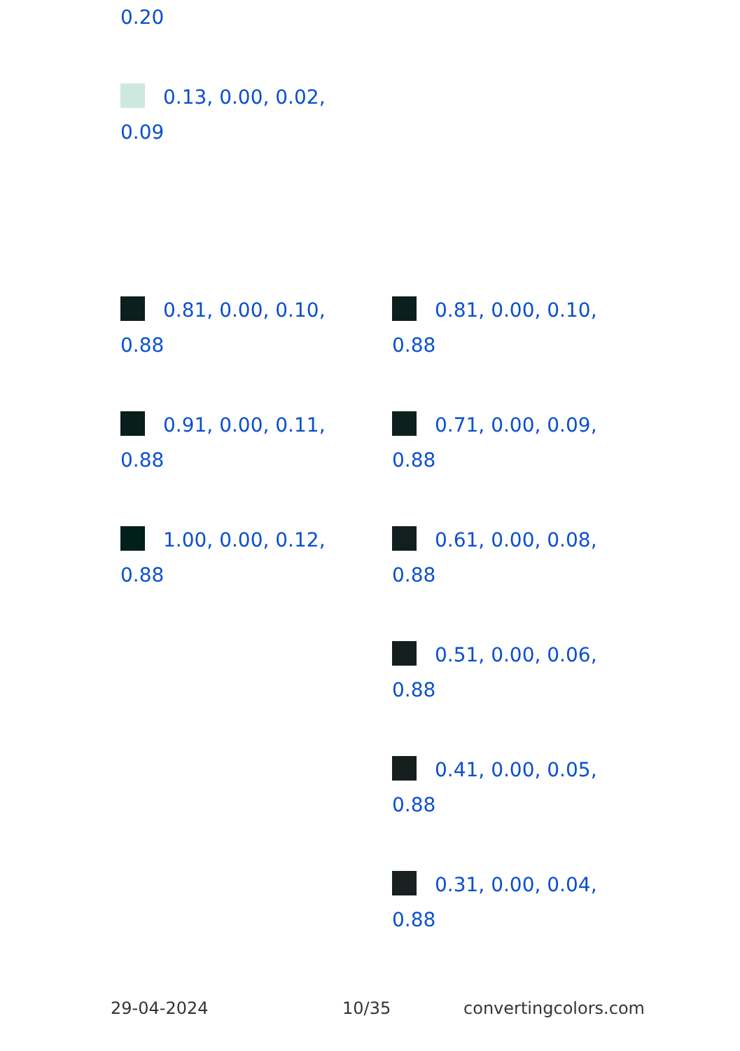0.20
0.13, 0.00, 0.02, 0.09
0.81, 0.00, 0.10, 0.88
0.81, 0.00, 0.10, 0.88
0.91, 0.00, 0.11, 0.88
0.71, 0.00, 0.09, 0.88
1.00, 0.00, 0.12, 0.88
0.61, 0.00, 0.08, 0.88
0.51, 0.00, 0.06, 0.88
0.41, 0.00, 0.05, 0.88
0.31, 0.00, 0.04, 0.88
29-04-2024 10/35 convertingcolors.com